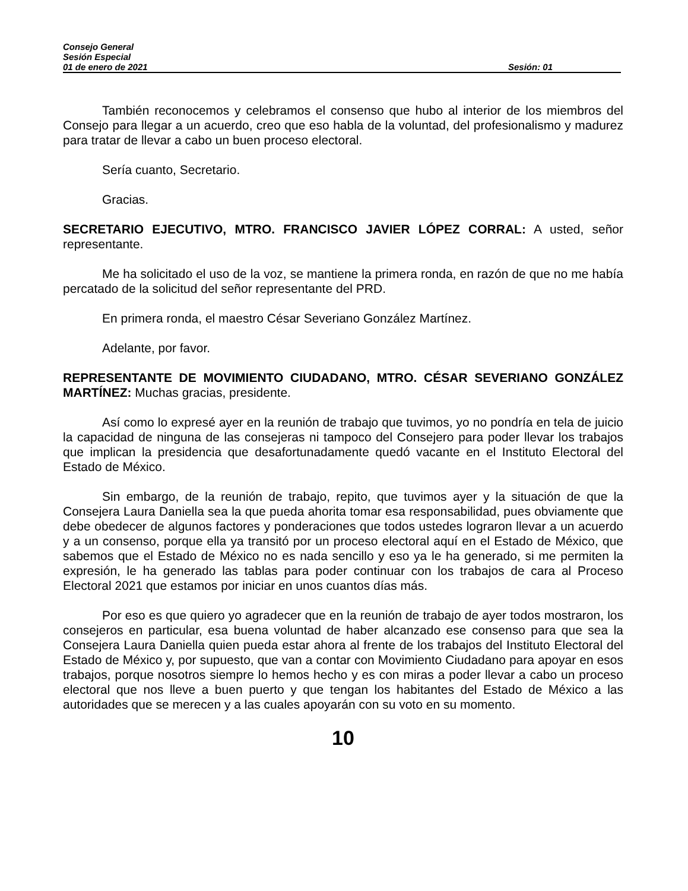Consejo General
Sesión Especial
01 de enero de 2021 Sesión: 01
También reconocemos y celebramos el consenso que hubo al interior de los miembros del Consejo para llegar a un acuerdo, creo que eso habla de la voluntad, del profesionalismo y madurez para tratar de llevar a cabo un buen proceso electoral.
Sería cuanto, Secretario.
Gracias.
SECRETARIO EJECUTIVO, MTRO. FRANCISCO JAVIER LÓPEZ CORRAL: A usted, señor representante.
Me ha solicitado el uso de la voz, se mantiene la primera ronda, en razón de que no me había percatado de la solicitud del señor representante del PRD.
En primera ronda, el maestro César Severiano González Martínez.
Adelante, por favor.
REPRESENTANTE DE MOVIMIENTO CIUDADANO, MTRO. CÉSAR SEVERIANO GONZÁLEZ MARTÍNEZ: Muchas gracias, presidente.
Así como lo expresé ayer en la reunión de trabajo que tuvimos, yo no pondría en tela de juicio la capacidad de ninguna de las consejeras ni tampoco del Consejero para poder llevar los trabajos que implican la presidencia que desafortunadamente quedó vacante en el Instituto Electoral del Estado de México.
Sin embargo, de la reunión de trabajo, repito, que tuvimos ayer y la situación de que la Consejera Laura Daniella sea la que pueda ahorita tomar esa responsabilidad, pues obviamente que debe obedecer de algunos factores y ponderaciones que todos ustedes lograron llevar a un acuerdo y a un consenso, porque ella ya transitó por un proceso electoral aquí en el Estado de México, que sabemos que el Estado de México no es nada sencillo y eso ya le ha generado, si me permiten la expresión, le ha generado las tablas para poder continuar con los trabajos de cara al Proceso Electoral 2021 que estamos por iniciar en unos cuantos días más.
Por eso es que quiero yo agradecer que en la reunión de trabajo de ayer todos mostraron, los consejeros en particular, esa buena voluntad de haber alcanzado ese consenso para que sea la Consejera Laura Daniella quien pueda estar ahora al frente de los trabajos del Instituto Electoral del Estado de México y, por supuesto, que van a contar con Movimiento Ciudadano para apoyar en esos trabajos, porque nosotros siempre lo hemos hecho y es con miras a poder llevar a cabo un proceso electoral que nos lleve a buen puerto y que tengan los habitantes del Estado de México a las autoridades que se merecen y a las cuales apoyarán con su voto en su momento.
10